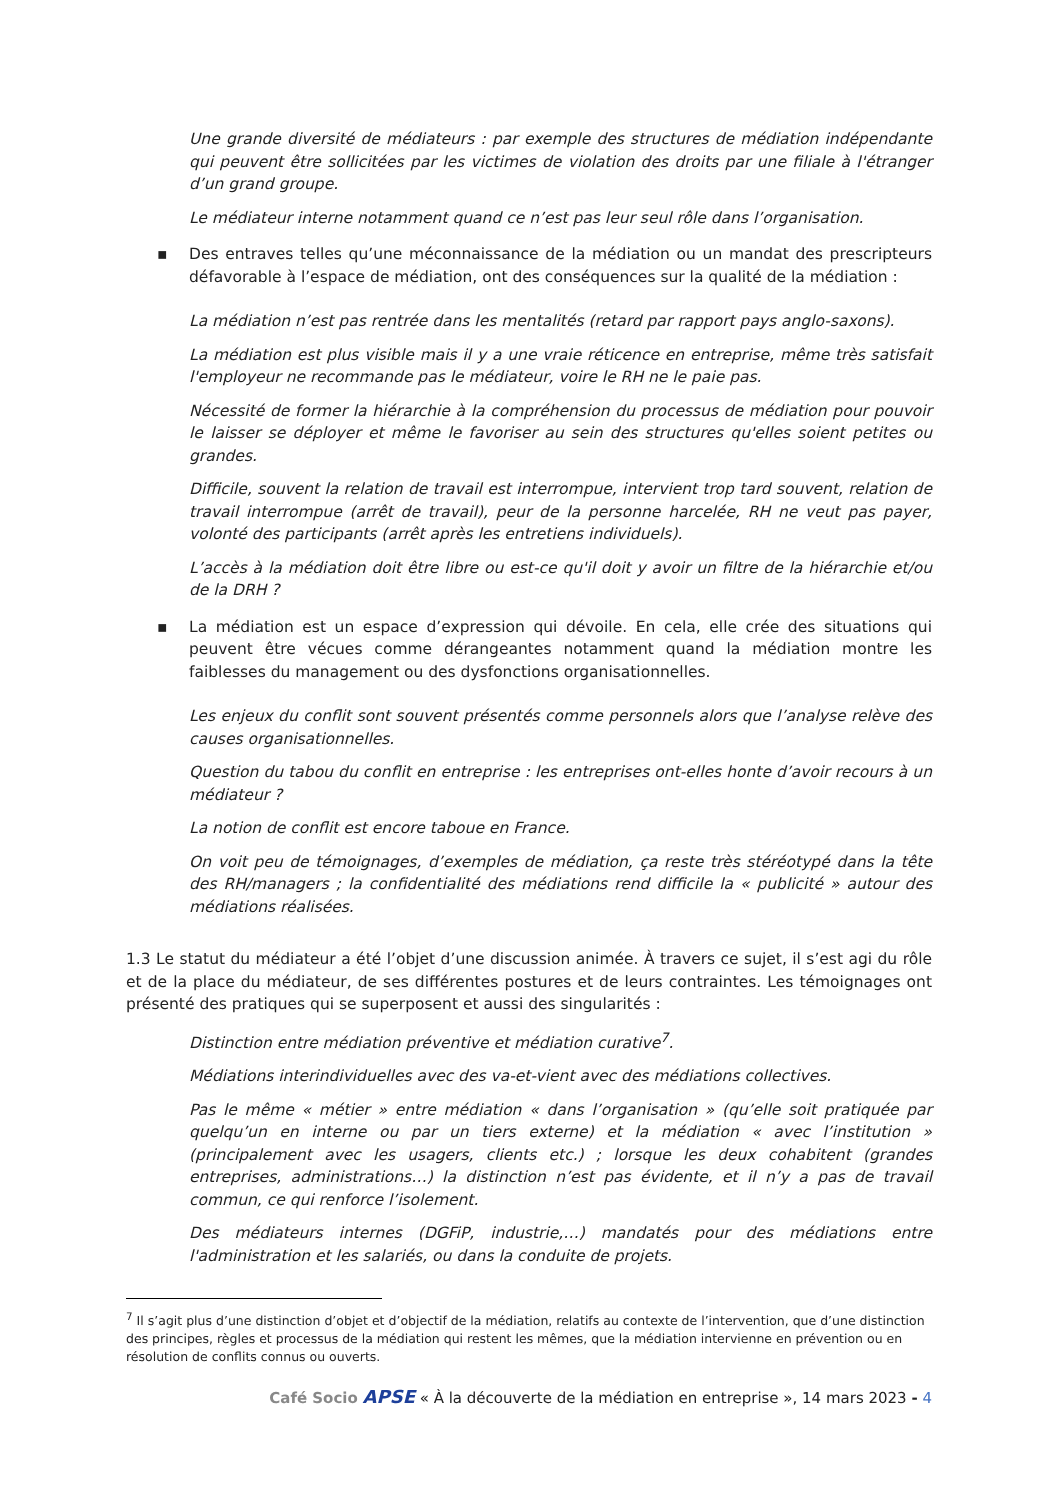Une grande diversité de médiateurs : par exemple des structures de médiation indépendante qui peuvent être sollicitées par les victimes de violation des droits par une filiale à l'étranger d’un grand groupe.
Le médiateur interne notamment quand ce n’est pas leur seul rôle dans l’organisation.
▪ Des entraves telles qu’une méconnaissance de la médiation ou un mandat des prescripteurs défavorable à l’espace de médiation, ont des conséquences sur la qualité de la médiation :
La médiation n’est pas rentrée dans les mentalités (retard par rapport pays anglo-saxons).
La médiation est plus visible mais il y a une vraie réticence en entreprise, même très satisfait l'employeur ne recommande pas le médiateur, voire le RH ne le paie pas.
Nécessité de former la hiérarchie à la compréhension du processus de médiation pour pouvoir le laisser se déployer et même le favoriser au sein des structures qu'elles soient petites ou grandes.
Difficile, souvent la relation de travail est interrompue, intervient trop tard souvent, relation de travail interrompue (arrêt de travail), peur de la personne harcelée, RH ne veut pas payer, volonté des participants (arrêt après les entretiens individuels).
L’accès à la médiation doit être libre ou est-ce qu'il doit y avoir un filtre de la hiérarchie et/ou de la DRH ?
▪ La médiation est un espace d’expression qui dévoile. En cela, elle crée des situations qui peuvent être vécues comme dérangeantes notamment quand la médiation montre les faiblesses du management ou des dysfonctions organisationnelles.
Les enjeux du conflit sont souvent présentés comme personnels alors que l’analyse relève des causes organisationnelles.
Question du tabou du conflit en entreprise : les entreprises ont-elles honte d’avoir recours à un médiateur ?
La notion de conflit est encore taboue en France.
On voit peu de témoignages, d’exemples de médiation, ça reste très stéréotypé dans la tête des RH/managers ; la confidentialité des médiations rend difficile la « publicité » autour des médiations réalisées.
1.3 Le statut du médiateur a été l’objet d’une discussion animée. À travers ce sujet, il s’est agi du rôle et de la place du médiateur, de ses différentes postures et de leurs contraintes. Les témoignages ont présenté des pratiques qui se superposent et aussi des singularités :
Distinction entre médiation préventive et médiation curative<sup>7</sup>.
Médiations interindividuelles avec des va-et-vient avec des médiations collectives.
Pas le même « métier » entre médiation « dans l’organisation » (qu’elle soit pratiquée par quelqu’un en interne ou par un tiers externe) et la médiation « avec l’institution » (principalement avec les usagers, clients etc.) ; lorsque les deux cohabitent (grandes entreprises, administrations…) la distinction n’est pas évidente, et il n’y a pas de travail commun, ce qui renforce l’isolement.
Des médiateurs internes (DGFiP, industrie,…) mandatés pour des médiations entre l'administration et les salariés, ou dans la conduite de projets.
<sup>7</sup> Il s’agit plus d’une distinction d’objet et d’objectif de la médiation, relatifs au contexte de l’intervention, que d’une distinction des principes, règles et processus de la médiation qui restent les mêmes, que la médiation intervienne en prévention ou en résolution de conflits connus ou ouverts.
Café Socio APSE « À la découverte de la médiation en entreprise », 14 mars 2023 - 4